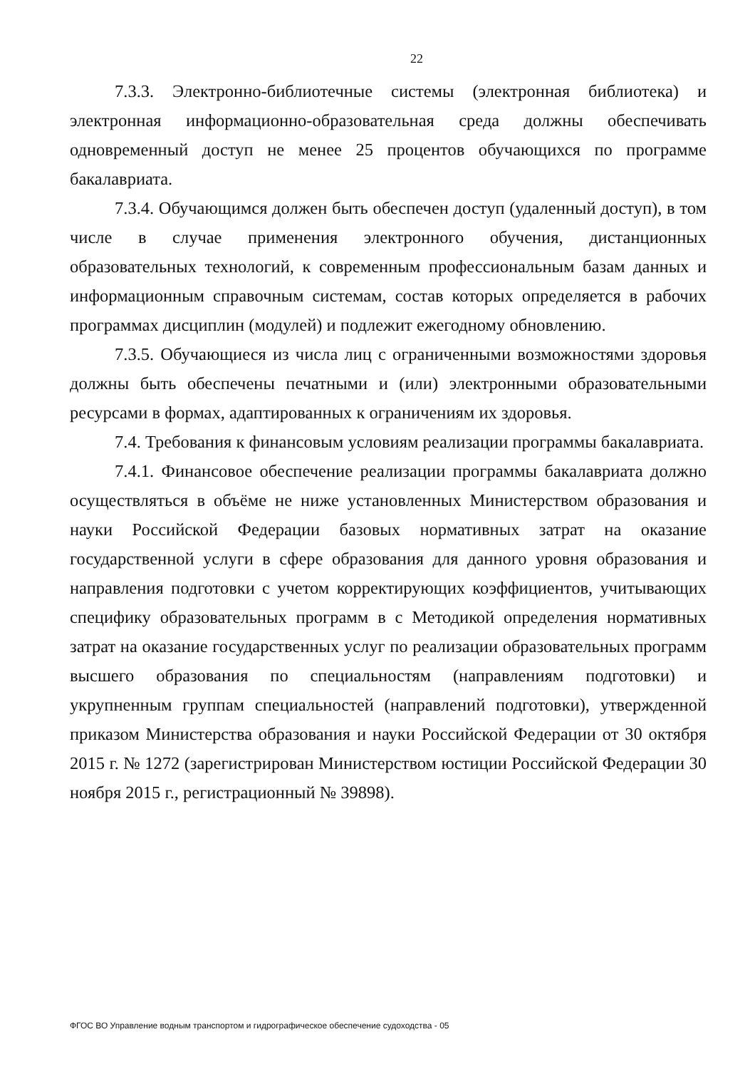22
7.3.3. Электронно-библиотечные системы (электронная библиотека) и электронная информационно-образовательная среда должны обеспечивать одновременный доступ не менее 25 процентов обучающихся по программе бакалавриата.
7.3.4. Обучающимся должен быть обеспечен доступ (удаленный доступ), в том числе в случае применения электронного обучения, дистанционных образовательных технологий, к современным профессиональным базам данных и информационным справочным системам, состав которых определяется в рабочих программах дисциплин (модулей) и подлежит ежегодному обновлению.
7.3.5. Обучающиеся из числа лиц с ограниченными возможностями здоровья должны быть обеспечены печатными и (или) электронными образовательными ресурсами в формах, адаптированных к ограничениям их здоровья.
7.4. Требования к финансовым условиям реализации программы бакалавриата.
7.4.1. Финансовое обеспечение реализации программы бакалавриата должно осуществляться в объёме не ниже установленных Министерством образования и науки Российской Федерации базовых нормативных затрат на оказание государственной услуги в сфере образования для данного уровня образования и направления подготовки с учетом корректирующих коэффициентов, учитывающих специфику образовательных программ в с Методикой определения нормативных затрат на оказание государственных услуг по реализации образовательных программ высшего образования по специальностям (направлениям подготовки) и укрупненным группам специальностей (направлений подготовки), утвержденной приказом Министерства образования и науки Российской Федерации от 30 октября 2015 г. № 1272 (зарегистрирован Министерством юстиции Российской Федерации 30 ноября 2015 г., регистрационный № 39898).
ФГОС ВО Управление водным транспортом и гидрографическое обеспечение судоходства - 05